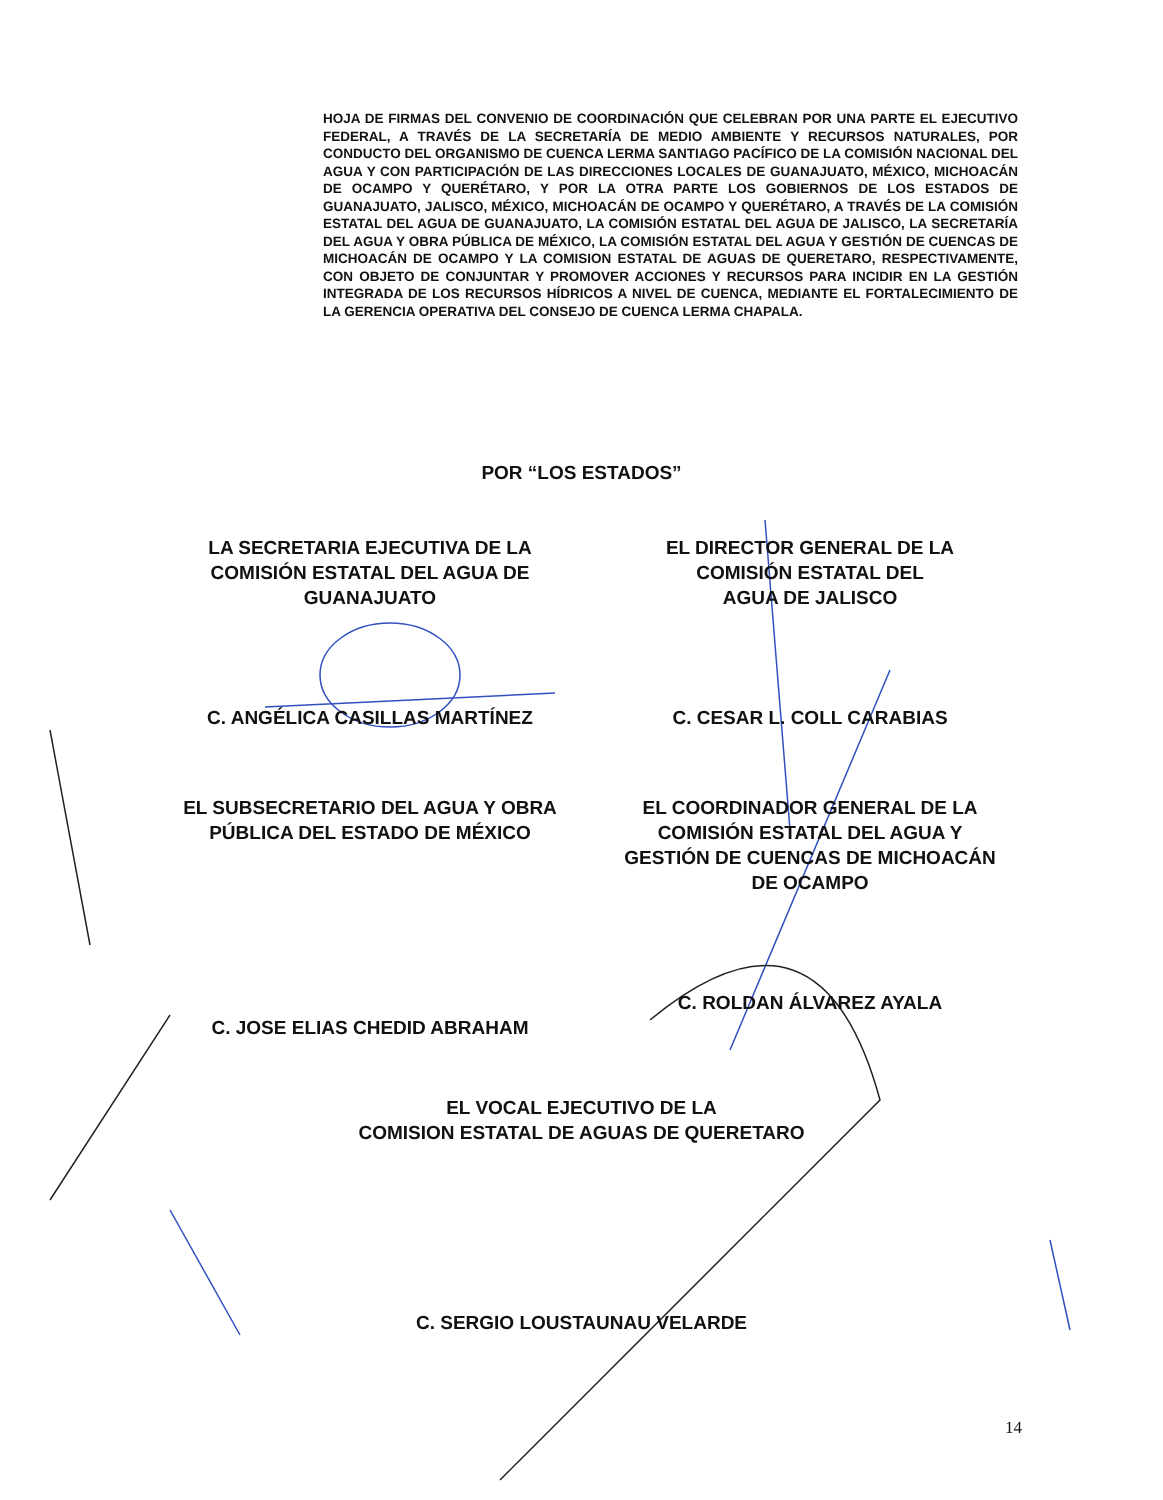HOJA DE FIRMAS DEL CONVENIO DE COORDINACIÓN QUE CELEBRAN POR UNA PARTE EL EJECUTIVO FEDERAL, A TRAVÉS DE LA SECRETARÍA DE MEDIO AMBIENTE Y RECURSOS NATURALES, POR CONDUCTO DEL ORGANISMO DE CUENCA LERMA SANTIAGO PACÍFICO DE LA COMISIÓN NACIONAL DEL AGUA Y CON PARTICIPACIÓN DE LAS DIRECCIONES LOCALES DE GUANAJUATO, MÉXICO, MICHOACÁN DE OCAMPO Y QUERÉTARO, Y POR LA OTRA PARTE LOS GOBIERNOS DE LOS ESTADOS DE GUANAJUATO, JALISCO, MÉXICO, MICHOACÁN DE OCAMPO Y QUERÉTARO, A TRAVÉS DE LA COMISIÓN ESTATAL DEL AGUA DE GUANAJUATO, LA COMISIÓN ESTATAL DEL AGUA DE JALISCO, LA SECRETARÍA DEL AGUA Y OBRA PÚBLICA DE MÉXICO, LA COMISIÓN ESTATAL DEL AGUA Y GESTIÓN DE CUENCAS DE MICHOACÁN DE OCAMPO Y LA COMISION ESTATAL DE AGUAS DE QUERETARO, RESPECTIVAMENTE, CON OBJETO DE CONJUNTAR Y PROMOVER ACCIONES Y RECURSOS PARA INCIDIR EN LA GESTIÓN INTEGRADA DE LOS RECURSOS HÍDRICOS A NIVEL DE CUENCA, MEDIANTE EL FORTALECIMIENTO DE LA GERENCIA OPERATIVA DEL CONSEJO DE CUENCA LERMA CHAPALA.
POR “LOS ESTADOS”
LA SECRETARIA EJECUTIVA DE LA
COMISIÓN ESTATAL DEL AGUA DE
GUANAJUATO
C. ANGÉLICA CASILLAS MARTÍNEZ
EL DIRECTOR GENERAL DE LA
COMISIÓN ESTATAL DEL
AGUA DE JALISCO
C. CESAR L. COLL CARABIAS
EL SUBSECRETARIO DEL AGUA Y OBRA
PÚBLICA DEL ESTADO DE MÉXICO
C. JOSE ELIAS CHEDID ABRAHAM
EL COORDINADOR GENERAL DE LA
COMISIÓN ESTATAL DEL AGUA Y
GESTIÓN DE CUENCAS DE MICHOACÁN
DE OCAMPO
C. ROLDAN ÁLVAREZ AYALA
EL VOCAL EJECUTIVO DE LA
COMISION ESTATAL DE AGUAS DE QUERETARO
C. SERGIO LOUSTAUNAU VELARDE
14